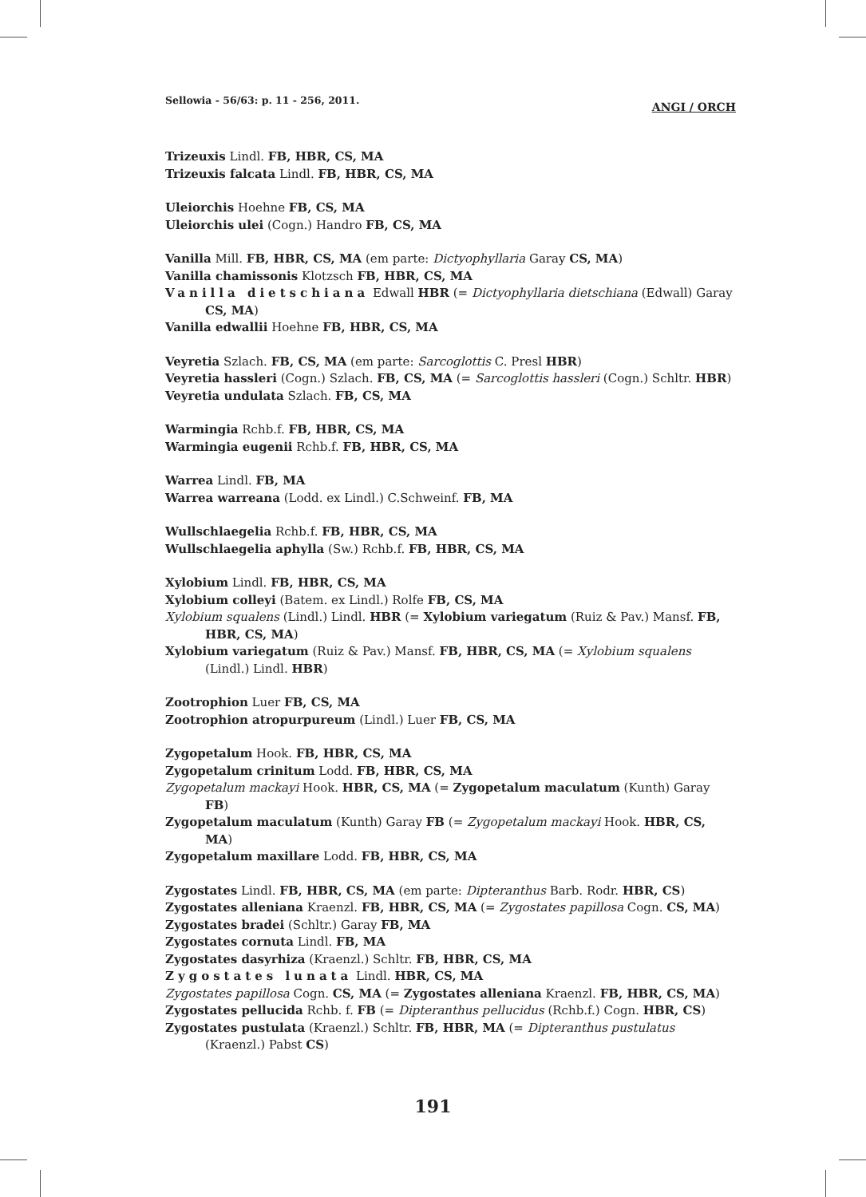Sellowia - 56/63: p. 11 - 256, 2011. ANGI / ORCH
Trizeuxis Lindl. FB, HBR, CS, MA
Trizeuxis falcata Lindl. FB, HBR, CS, MA
Uleiorchis Hoehne FB, CS, MA
Uleiorchis ulei (Cogn.) Handro FB, CS, MA
Vanilla Mill. FB, HBR, CS, MA (em parte: Dictyophyllaria Garay CS, MA)
Vanilla chamissonis Klotzsch FB, HBR, CS, MA
Vanilla dietschiana Edwall HBR (= Dictyophyllaria dietschiana (Edwall) Garay CS, MA)
Vanilla edwallii Hoehne FB, HBR, CS, MA
Veyretia Szlach. FB, CS, MA (em parte: Sarcoglottis C. Presl HBR)
Veyretia hassleri (Cogn.) Szlach. FB, CS, MA (= Sarcoglottis hassleri (Cogn.) Schltr. HBR)
Veyretia undulata Szlach. FB, CS, MA
Warmingia Rchb.f. FB, HBR, CS, MA
Warmingia eugenii Rchb.f. FB, HBR, CS, MA
Warrea Lindl. FB, MA
Warrea warreana (Lodd. ex Lindl.) C.Schweinf. FB, MA
Wullschlaegelia Rchb.f. FB, HBR, CS, MA
Wullschlaegelia aphylla (Sw.) Rchb.f. FB, HBR, CS, MA
Xylobium Lindl. FB, HBR, CS, MA
Xylobium colleyi (Batem. ex Lindl.) Rolfe FB, CS, MA
Xylobium squalens (Lindl.) Lindl. HBR (= Xylobium variegatum (Ruiz & Pav.) Mansf. FB, HBR, CS, MA)
Xylobium variegatum (Ruiz & Pav.) Mansf. FB, HBR, CS, MA (= Xylobium squalens (Lindl.) Lindl. HBR)
Zootrophion Luer FB, CS, MA
Zootrophion atropurpureum (Lindl.) Luer FB, CS, MA
Zygopetalum Hook. FB, HBR, CS, MA
Zygopetalum crinitum Lodd. FB, HBR, CS, MA
Zygopetalum mackayi Hook. HBR, CS, MA (= Zygopetalum maculatum (Kunth) Garay FB)
Zygopetalum maculatum (Kunth) Garay FB (= Zygopetalum mackayi Hook. HBR, CS, MA)
Zygopetalum maxillare Lodd. FB, HBR, CS, MA
Zygostates Lindl. FB, HBR, CS, MA (em parte: Dipteranthus Barb. Rodr. HBR, CS)
Zygostates alleniana Kraenzl. FB, HBR, CS, MA (= Zygostates papillosa Cogn. CS, MA)
Zygostates bradei (Schltr.) Garay FB, MA
Zygostates cornuta Lindl. FB, MA
Zygostates dasyrhiza (Kraenzl.) Schltr. FB, HBR, CS, MA
Zygostates lunata Lindl. HBR, CS, MA
Zygostates papillosa Cogn. CS, MA (= Zygostates alleniana Kraenzl. FB, HBR, CS, MA)
Zygostates pellucida Rchb. f. FB (= Dipteranthus pellucidus (Rchb.f.) Cogn. HBR, CS)
Zygostates pustulata (Kraenzl.) Schltr. FB, HBR, MA (= Dipteranthus pustulatus (Kraenzl.) Pabst CS)
191